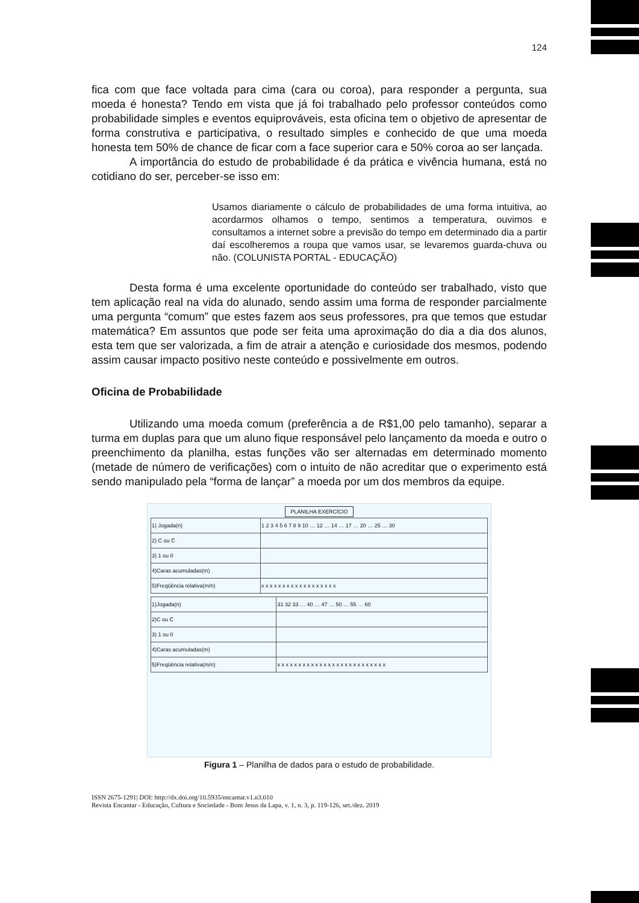124
fica com que face voltada para cima (cara ou coroa), para responder a pergunta, sua moeda é honesta? Tendo em vista que já foi trabalhado pelo professor conteúdos como probabilidade simples e eventos equiprováveis, esta oficina tem o objetivo de apresentar de forma construtiva e participativa, o resultado simples e conhecido de que uma moeda honesta tem 50% de chance de ficar com a face superior cara e 50% coroa ao ser lançada.
A importância do estudo de probabilidade é da prática e vivência humana, está no cotidiano do ser, perceber-se isso em:
Usamos diariamente o cálculo de probabilidades de uma forma intuitiva, ao acordarmos olhamos o tempo, sentimos a temperatura, ouvimos e consultamos a internet sobre a previsão do tempo em determinado dia a partir daí escolheremos a roupa que vamos usar, se levaremos guarda-chuva ou não. (COLUNISTA PORTAL - EDUCAÇÃO)
Desta forma é uma excelente oportunidade do conteúdo ser trabalhado, visto que tem aplicação real na vida do alunado, sendo assim uma forma de responder parcialmente uma pergunta “comum” que estes fazem aos seus professores, pra que temos que estudar matemática? Em assuntos que pode ser feita uma aproximação do dia a dia dos alunos, esta tem que ser valorizada, a fim de atrair a atenção e curiosidade dos mesmos, podendo assim causar impacto positivo neste conteúdo e possivelmente em outros.
Oficina de Probabilidade
Utilizando uma moeda comum (preferência a de R$1,00 pelo tamanho), separar a turma em duplas para que um aluno fique responsável pelo lançamento da moeda e outro o preenchimento da planilha, estas funções vão ser alternadas em determinado momento (metade de número de verificações) com o intuito de não acreditar que o experimento está sendo manipulado pela “forma de lançar” a moeda por um dos membros da equipe.
PLANILHA EXERCÍCIO
| 1) Jogada(n) | 1 2 3 4 5 6 7 8 9 10 … 12 … 14 … 17 … 20 … 25 … 30 |
| 2) C ou C̄ | |
| 3) 1 ou 0 | |
| 4)Caras acumuladas(m) | |
| 5)Freqüência relativa(m/n) | x x x x x x x x x x x x x x x x x x |
| 1)Jogada(n) | 31 32 33 … 40 … 47 … 50 … 55 … 60 |
| 2)C ou C̄ | |
| 3) 1 ou 0 | |
| 4)Caras acumuladas(m) | |
| 5)Freqüência relativa(m/n) | x x x x x x x x x x x x x x x x x x x x x x x x x x |
Figura 1 – Planilha de dados para o estudo de probabilidade.
ISSN 2675-1291| DOI: http://dx.doi.org/10.5935/encantar.v1.n3.010
Revista Encantar - Educação, Cultura e Sociedade - Bom Jesus da Lapa, v. 1, n. 3, p. 119-126, set./dez. 2019